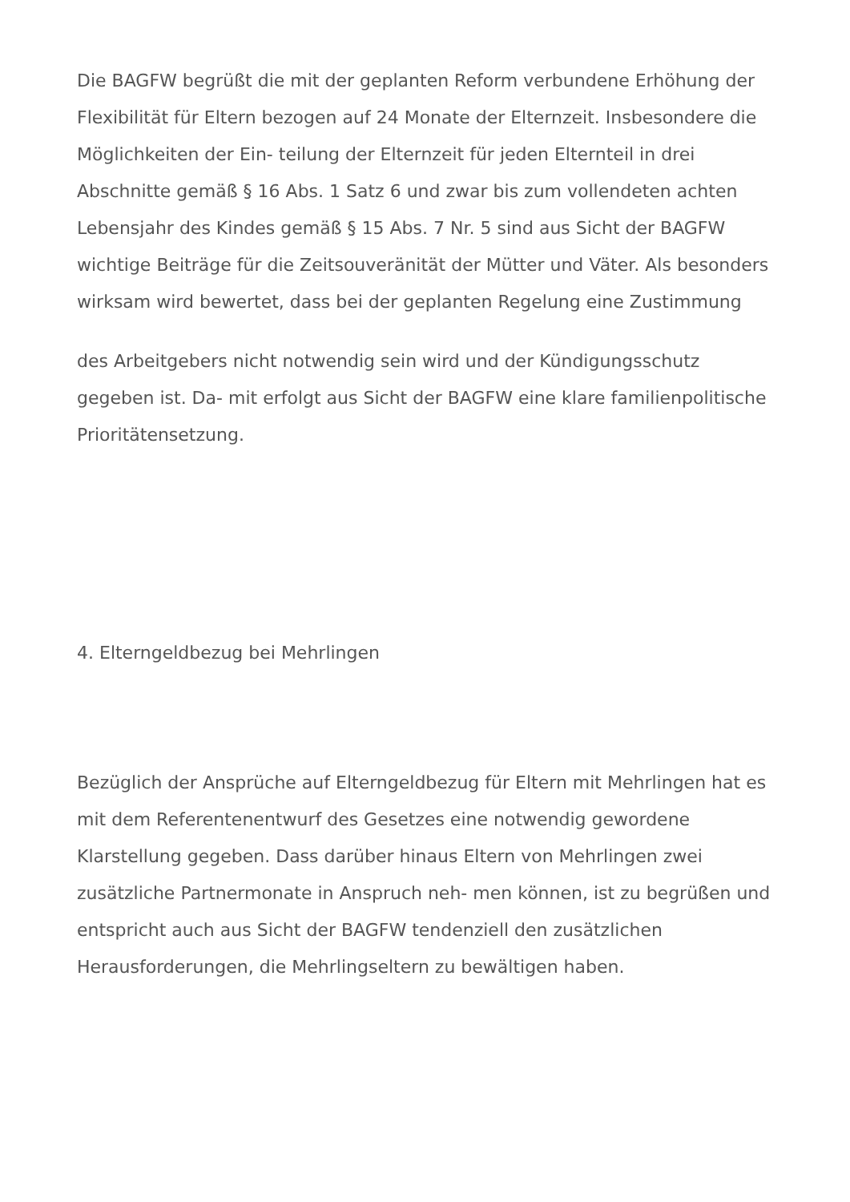Die BAGFW begrüßt die mit der geplanten Reform verbundene Erhöhung der Flexibilität für Eltern bezogen auf 24 Monate der Elternzeit. Insbesondere die Möglichkeiten der Ein- teilung der Elternzeit für jeden Elternteil in drei Abschnitte gemäß § 16 Abs. 1 Satz 6 und zwar bis zum vollendeten achten Lebensjahr des Kindes gemäß § 15 Abs. 7 Nr. 5 sind aus Sicht der BAGFW wichtige Beiträge für die Zeitsouveränität der Mütter und Väter. Als besonders wirksam wird bewertet, dass bei der geplanten Regelung eine Zustimmung
des Arbeitgebers nicht notwendig sein wird und der Kündigungsschutz gegeben ist. Da- mit erfolgt aus Sicht der BAGFW eine klare familienpolitische Prioritätensetzung.
4. Elterngeldbezug bei Mehrlingen
Bezüglich der Ansprüche auf Elterngeldbezug für Eltern mit Mehrlingen hat es mit dem Referentenentwurf des Gesetzes eine notwendig gewordene Klarstellung gegeben. Dass darüber hinaus Eltern von Mehrlingen zwei zusätzliche Partnermonate in Anspruch neh- men können, ist zu begrüßen und entspricht auch aus Sicht der BAGFW tendenziell den zusätzlichen Herausforderungen, die Mehrlingseltern zu bewältigen haben.